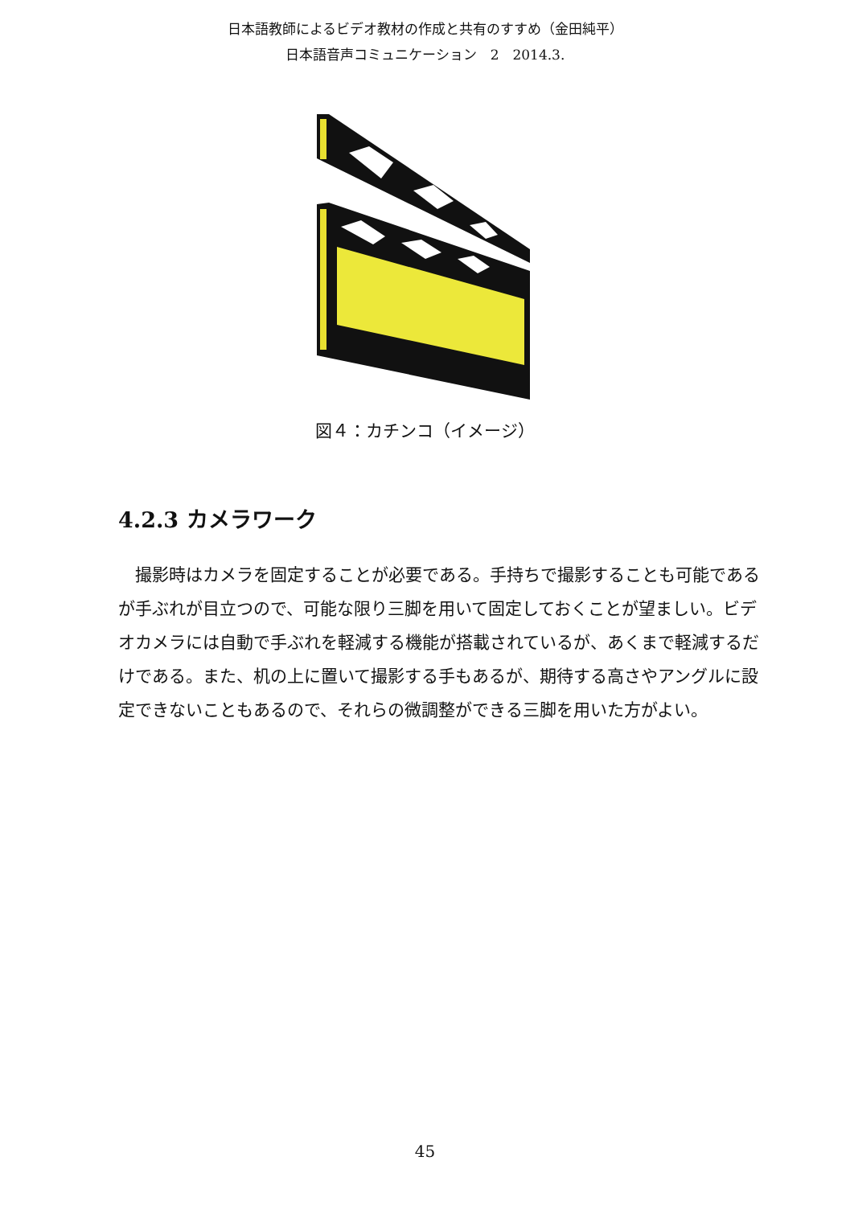日本語教師によるビデオ教材の作成と共有のすすめ（金田純平）
日本語音声コミュニケーション　2　2014.3.
図４：カチンコ（イメージ）
4.2.3 カメラワーク
撮影時はカメラを固定することが必要である。手持ちで撮影することも可能であるが手ぶれが目立つので、可能な限り三脚を用いて固定しておくことが望ましい。ビデオカメラには自動で手ぶれを軽減する機能が搭載されているが、あくまで軽減するだけである。また、机の上に置いて撮影する手もあるが、期待する高さやアングルに設定できないこともあるので、それらの微調整ができる三脚を用いた方がよい。
45